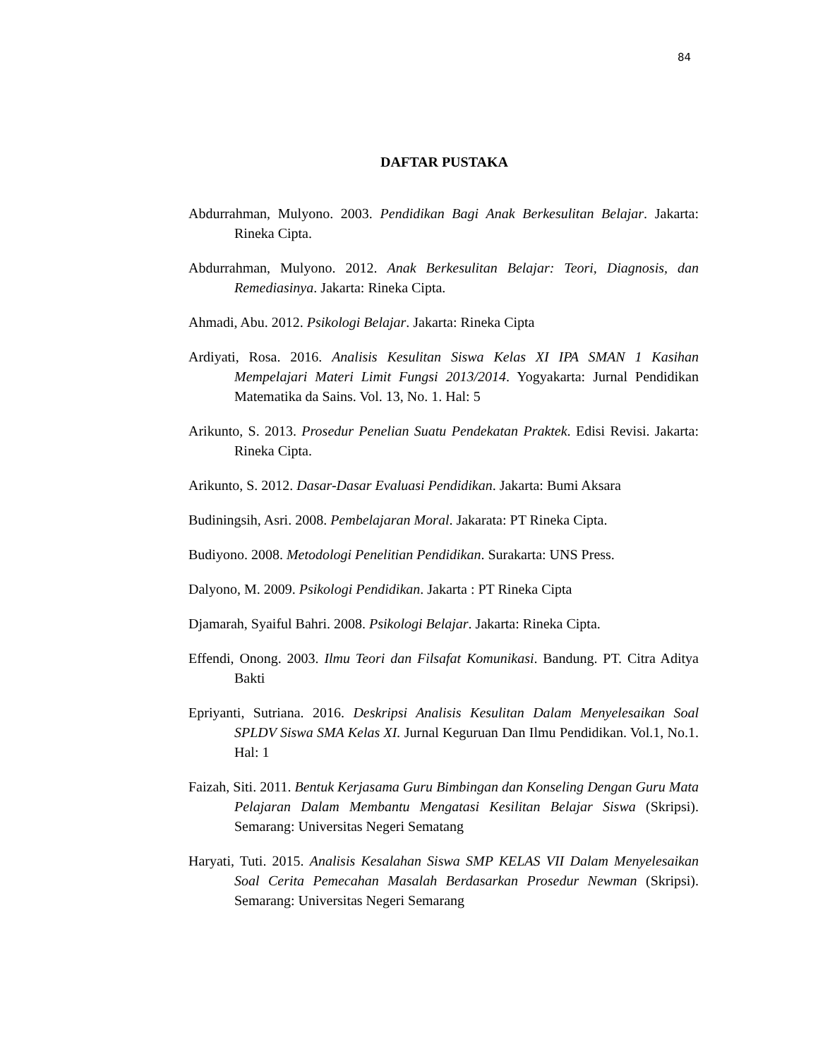84
DAFTAR PUSTAKA
Abdurrahman, Mulyono. 2003. Pendidikan Bagi Anak Berkesulitan Belajar. Jakarta: Rineka Cipta.
Abdurrahman, Mulyono. 2012. Anak Berkesulitan Belajar: Teori, Diagnosis, dan Remediasinya. Jakarta: Rineka Cipta.
Ahmadi, Abu. 2012. Psikologi Belajar. Jakarta: Rineka Cipta
Ardiyati, Rosa. 2016. Analisis Kesulitan Siswa Kelas XI IPA SMAN 1 Kasihan Mempelajari Materi Limit Fungsi 2013/2014. Yogyakarta: Jurnal Pendidikan Matematika da Sains. Vol. 13, No. 1. Hal: 5
Arikunto, S. 2013. Prosedur Penelian Suatu Pendekatan Praktek. Edisi Revisi. Jakarta: Rineka Cipta.
Arikunto, S. 2012. Dasar-Dasar Evaluasi Pendidikan. Jakarta: Bumi Aksara
Budiningsih, Asri. 2008. Pembelajaran Moral. Jakarata: PT Rineka Cipta.
Budiyono. 2008. Metodologi Penelitian Pendidikan. Surakarta: UNS Press.
Dalyono, M. 2009. Psikologi Pendidikan. Jakarta : PT Rineka Cipta
Djamarah, Syaiful Bahri. 2008. Psikologi Belajar. Jakarta: Rineka Cipta.
Effendi, Onong. 2003. Ilmu Teori dan Filsafat Komunikasi. Bandung. PT. Citra Aditya Bakti
Epriyanti, Sutriana. 2016. Deskripsi Analisis Kesulitan Dalam Menyelesaikan Soal SPLDV Siswa SMA Kelas XI. Jurnal Keguruan Dan Ilmu Pendidikan. Vol.1, No.1. Hal: 1
Faizah, Siti. 2011. Bentuk Kerjasama Guru Bimbingan dan Konseling Dengan Guru Mata Pelajaran Dalam Membantu Mengatasi Kesilitan Belajar Siswa (Skripsi). Semarang: Universitas Negeri Sematang
Haryati, Tuti. 2015. Analisis Kesalahan Siswa SMP KELAS VII Dalam Menyelesaikan Soal Cerita Pemecahan Masalah Berdasarkan Prosedur Newman (Skripsi). Semarang: Universitas Negeri Semarang